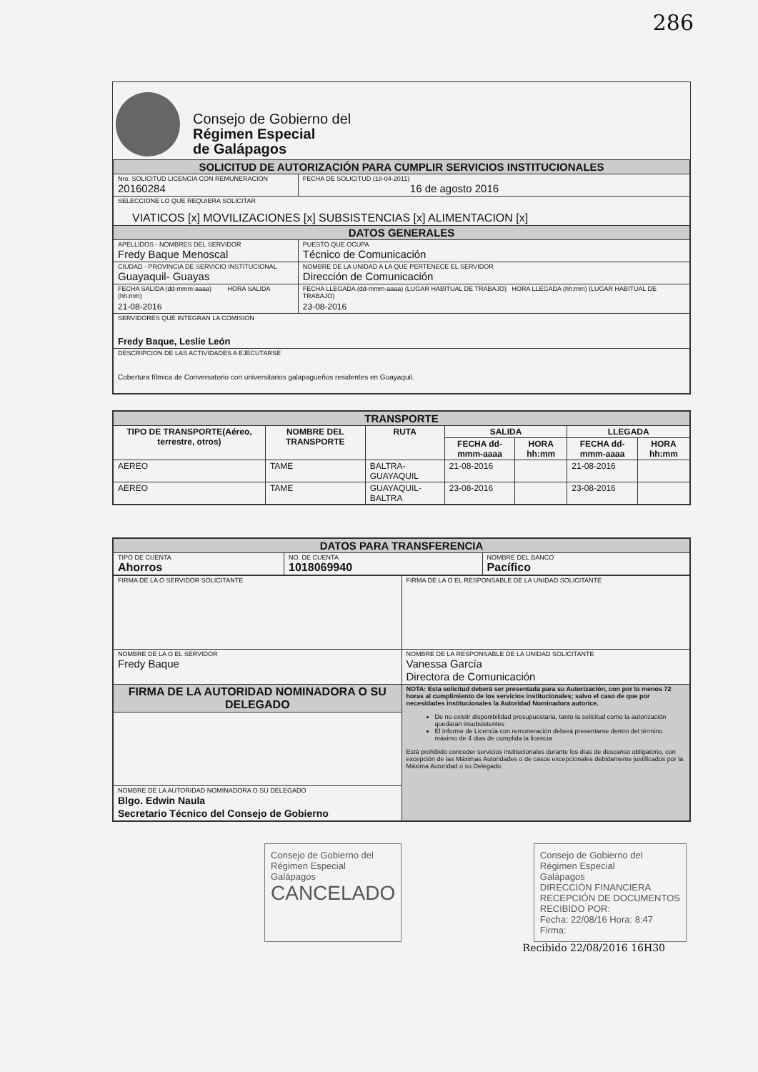286
Consejo de Gobierno del
Régimen Especial
de Galápagos
| SOLICITUD DE AUTORIZACIÓN PARA CUMPLIR SERVICIOS INSTITUCIONALES | |
| Nro. SOLICITUD LICENCIA CON REMUNERACION 20160284 | FECHA DE SOLICITUD (18-04-2011) 16 de agosto 2016 |
| SELECCIONE LO QUE REQUIERA SOLICITAR VIATICOS [x] MOVILIZACIONES [x] SUBSISTENCIAS [x] ALIMENTACION [x] | |
| DATOS GENERALES | |
| APELLIDOS - NOMBRES DEL SERVIDOR Fredy Baque Menoscal | PUESTO QUE OCUPA Técnico de Comunicación |
| CIUDAD - PROVINCIA DE SERVICIO INSTITUCIONAL Guayaquil- Guayas | NOMBRE DE LA UNIDAD A LA QUE PERTENECE EL SERVIDOR Dirección de Comunicación |
| FECHA SALIDA (dd-mmm-aaaa) HORA SALIDA (hh:mm) 21-08-2016 | FECHA LLEGADA (dd-mmm-aaaa) (LUGAR HABITUAL DE TRABAJO) HORA LLEGADA (hh:mm) (LUGAR HABITUAL DE TRABAJO) 23-08-2016 |
| SERVIDORES QUE INTEGRAN LA COMISION Fredy Baque, Leslie León | |
| DESCRIPCION DE LAS ACTIVIDADES A EJECUTARSE Cobertura fílmica de Conversatorio con universitarios galapagueños residentes en Guayaquil. | |
| TRANSPORTE | | | | | | |
| TIPO DE TRANSPORTE(Aéreo, terrestre, otros) | NOMBRE DEL TRANSPORTE | RUTA | SALIDA | | LLEGADA | |
| | | | FECHA dd-mmm-aaaa | HORA hh:mm | FECHA dd-mmm-aaaa | HORA hh:mm |
| AEREO | TAME | BALTRA-GUAYAQUIL | 21-08-2016 | | 21-08-2016 | |
| AEREO | TAME | GUAYAQUIL- BALTRA | 23-08-2016 | | 23-08-2016 | |
| DATOS PARA TRANSFERENCIA | | |
| TIPO DE CUENTA Ahorros | NO. DE CUENTA 1018069940 | NOMBRE DEL BANCO Pacífico |
| FIRMA DE LA O SERVIDOR SOLICITANTE | FIRMA DE LA O EL RESPONSABLE DE LA UNIDAD SOLICITANTE |
| NOMBRE DE LA O EL SERVIDOR Fredy Baque | NOMBRE DE LA RESPONSABLE DE LA UNIDAD SOLICITANTE Vanessa García Directora de Comunicación |
| FIRMA DE LA AUTORIDAD NOMINADORA O SU DELEGADO | NOTA: Esta solicitud deberá ser presentada para su Autorización, con por lo menos 72 horas al cumplimiento de los servicios institucionales; salvo el caso de que por necesidades institucionales la Autoridad Nominadora autorice. De no existir disponibilidad presupuestaria, tanto la solicitud como la autorización quedaran insubsistentes El informe de Licencia con remuneración deberá presentarse dentro del término máximo de 4 días de cumplida la licencia Está prohibido conceder servicios institucionales durante los días de descanso obligatorio, con excepción de las Máximas Autoridades o de casos excepcionales debidamente justificados por la Máxima Autoridad o su Delegado. |
| NOMBRE DE LA AUTORIDAD NOMINADORA O SU DELEGADO Blgo. Edwin Naula Secretario Técnico del Consejo de Gobierno | |
Consejo de Gobierno del
Régimen Especial
Galápagos
CANCELADO
Consejo de Gobierno del
Régimen Especial
Galápagos
DIRECCIÓN FINANCIERA
RECEPCIÓN DE DOCUMENTOS
RECIBIDO POR:
Fecha: 22/08/16 Hora: 8:47
Firma:
Recibido 22/08/2016 16H30